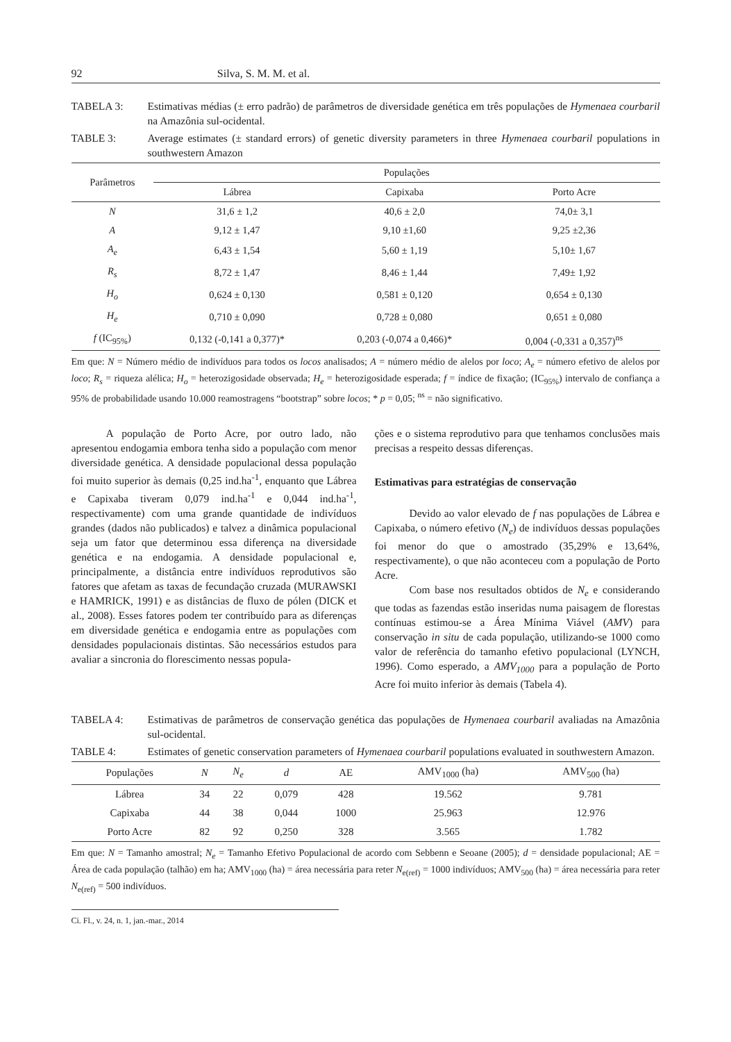92 Silva, S. M. M. et al.
TABELA 3: Estimativas médias (± erro padrão) de parâmetros de diversidade genética em três populações de Hymenaea courbaril na Amazônia sul-ocidental.
TABLE 3: Average estimates (± standard errors) of genetic diversity parameters in three Hymenaea courbaril populations in southwestern Amazon
| Parâmetros | Populações | | |
| --- | --- | --- | --- |
| | Lábrea | Capixaba | Porto Acre |
| N | 31,6 ± 1,2 | 40,6 ± 2,0 | 74,0± 3,1 |
| A | 9,12 ± 1,47 | 9,10 ±1,60 | 9,25 ±2,36 |
| A<sub>e</sub> | 6,43 ± 1,54 | 5,60 ± 1,19 | 5,10± 1,67 |
| R<sub>s</sub> | 8,72 ± 1,47 | 8,46 ± 1,44 | 7,49± 1,92 |
| H<sub>o</sub> | 0,624 ± 0,130 | 0,581 ± 0,120 | 0,654 ± 0,130 |
| H<sub>e</sub> | 0,710 ± 0,090 | 0,728 ± 0,080 | 0,651 ± 0,080 |
| f (IC<sub>95%</sub>) | 0,132 (-0,141 a 0,377)* | 0,203 (-0,074 a 0,466)* | 0,004 (-0,331 a 0,357)<sup>ns</sup> |
Em que: N = Número médio de indivíduos para todos os locos analisados; A = número médio de alelos por loco; A<sub>e</sub> = número efetivo de alelos por loco; R<sub>s</sub> = riqueza alélica; H<sub>o</sub> = heterozigosidade observada; H<sub>e</sub> = heterozigosidade esperada; f = índice de fixação; (IC<sub>95%</sub>) intervalo de confiança a 95% de probabilidade usando 10.000 reamostragens “bootstrap” sobre locos; * p = 0,05; <sup>ns</sup> = não significativo.
A população de Porto Acre, por outro lado, não apresentou endogamia embora tenha sido a população com menor diversidade genética. A densidade populacional dessa população foi muito superior às demais (0,25 ind.ha<sup>-1</sup>, enquanto que Lábrea e Capixaba tiveram 0,079 ind.ha<sup>-1</sup> e 0,044 ind.ha<sup>-1</sup>, respectivamente) com uma grande quantidade de indivíduos grandes (dados não publicados) e talvez a dinâmica populacional seja um fator que determinou essa diferença na diversidade genética e na endogamia. A densidade populacional e, principalmente, a distância entre indivíduos reprodutivos são fatores que afetam as taxas de fecundação cruzada (MURAWSKI e HAMRICK, 1991) e as distâncias de fluxo de pólen (DICK et al., 2008). Esses fatores podem ter contribuído para as diferenças em diversidade genética e endogamia entre as populações com densidades populacionais distintas. São necessários estudos para avaliar a sincronia do florescimento nessas popula-
ções e o sistema reprodutivo para que tenhamos conclusões mais precisas a respeito dessas diferenças.
Estimativas para estratégias de conservação
Devido ao valor elevado de f nas populações de Lábrea e Capixaba, o número efetivo (N<sub>e</sub>) de indivíduos dessas populações foi menor do que o amostrado (35,29% e 13,64%, respectivamente), o que não aconteceu com a população de Porto Acre.
Com base nos resultados obtidos de N<sub>e</sub> e considerando que todas as fazendas estão inseridas numa paisagem de florestas contínuas estimou-se a Área Mínima Viável (AMV) para conservação in situ de cada população, utilizando-se 1000 como valor de referência do tamanho efetivo populacional (LYNCH, 1996). Como esperado, a AMV<sub>1000</sub> para a população de Porto Acre foi muito inferior às demais (Tabela 4).
TABELA 4: Estimativas de parâmetros de conservação genética das populações de Hymenaea courbaril avaliadas na Amazônia sul-ocidental.
TABLE 4: Estimates of genetic conservation parameters of Hymenaea courbaril populations evaluated in southwestern Amazon.
| Populações | N | N<sub>e</sub> | d | AE | AMV<sub>1000</sub> (ha) | AMV<sub>500</sub> (ha) |
| --- | --- | --- | --- | --- | --- | --- |
| Lábrea | 34 | 22 | 0,079 | 428 | 19.562 | 9.781 |
| Capixaba | 44 | 38 | 0,044 | 1000 | 25.963 | 12.976 |
| Porto Acre | 82 | 92 | 0,250 | 328 | 3.565 | 1.782 |
Em que: N = Tamanho amostral; N<sub>e</sub> = Tamanho Efetivo Populacional de acordo com Sebbenn e Seoane (2005); d = densidade populacional; AE = Área de cada população (talhão) em ha; AMV<sub>1000</sub> (ha) = área necessária para reter N<sub>e(ref)</sub> = 1000 indivíduos; AMV<sub>500</sub> (ha) = área necessária para reter N<sub>e(ref)</sub> = 500 indivíduos.
Ci. Fl., v. 24, n. 1, jan.-mar., 2014